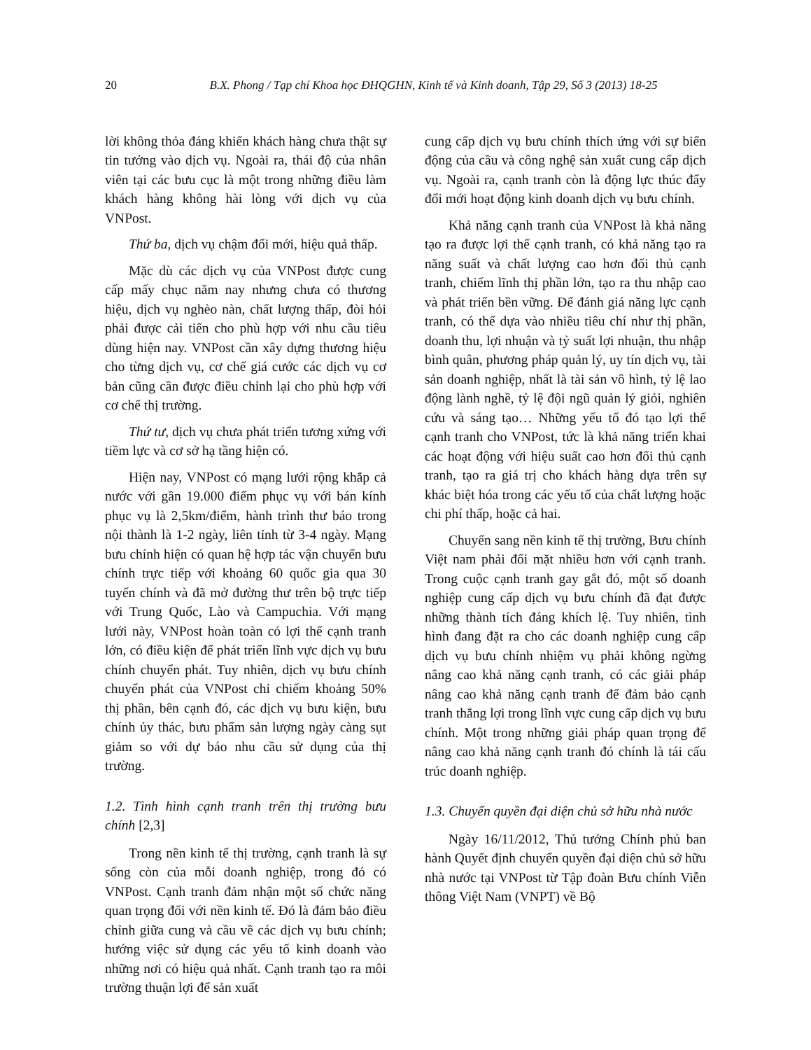20 B.X. Phong / Tạp chí Khoa học ĐHQGHN, Kinh tế và Kinh doanh, Tập 29, Số 3 (2013) 18-25
lời không thỏa đáng khiến khách hàng chưa thật sự tin tưởng vào dịch vụ. Ngoài ra, thái độ của nhân viên tại các bưu cục là một trong những điều làm khách hàng không hài lòng với dịch vụ của VNPost.
Thứ ba, dịch vụ chậm đổi mới, hiệu quả thấp.
Mặc dù các dịch vụ của VNPost được cung cấp mấy chục năm nay nhưng chưa có thương hiệu, dịch vụ nghèo nàn, chất lượng thấp, đòi hỏi phải được cải tiến cho phù hợp với nhu cầu tiêu dùng hiện nay. VNPost cần xây dựng thương hiệu cho từng dịch vụ, cơ chế giá cước các dịch vụ cơ bản cũng cần được điều chỉnh lại cho phù hợp với cơ chế thị trường.
Thứ tư, dịch vụ chưa phát triển tương xứng với tiềm lực và cơ sở hạ tầng hiện có.
Hiện nay, VNPost có mạng lưới rộng khắp cả nước với gần 19.000 điểm phục vụ với bán kính phục vụ là 2,5km/điểm, hành trình thư báo trong nội thành là 1-2 ngày, liên tỉnh từ 3-4 ngày. Mạng bưu chính hiện có quan hệ hợp tác vận chuyển bưu chính trực tiếp với khoảng 60 quốc gia qua 30 tuyến chính và đã mở đường thư trên bộ trực tiếp với Trung Quốc, Lào và Campuchia. Với mạng lưới này, VNPost hoàn toàn có lợi thế cạnh tranh lớn, có điều kiện để phát triển lĩnh vực dịch vụ bưu chính chuyển phát. Tuy nhiên, dịch vụ bưu chính chuyển phát của VNPost chỉ chiếm khoảng 50% thị phần, bên cạnh đó, các dịch vụ bưu kiện, bưu chính ủy thác, bưu phẩm sản lượng ngày càng sụt giảm so với dự báo nhu cầu sử dụng của thị trường.
1.2. Tình hình cạnh tranh trên thị trường bưu chính [2,3]
Trong nền kinh tế thị trường, cạnh tranh là sự sống còn của mỗi doanh nghiệp, trong đó có VNPost. Cạnh tranh đảm nhận một số chức năng quan trọng đối với nền kinh tế. Đó là đảm bảo điều chỉnh giữa cung và cầu về các dịch vụ bưu chính; hướng việc sử dụng các yếu tố kinh doanh vào những nơi có hiệu quả nhất. Cạnh tranh tạo ra môi trường thuận lợi để sản xuất
cung cấp dịch vụ bưu chính thích ứng với sự biến động của cầu và công nghệ sản xuất cung cấp dịch vụ. Ngoài ra, cạnh tranh còn là động lực thúc đẩy đổi mới hoạt động kinh doanh dịch vụ bưu chính.
Khả năng cạnh tranh của VNPost là khả năng tạo ra được lợi thế cạnh tranh, có khả năng tạo ra năng suất và chất lượng cao hơn đối thủ cạnh tranh, chiếm lĩnh thị phần lớn, tạo ra thu nhập cao và phát triển bền vững. Để đánh giá năng lực cạnh tranh, có thể dựa vào nhiều tiêu chí như thị phần, doanh thu, lợi nhuận và tỷ suất lợi nhuận, thu nhập bình quân, phương pháp quản lý, uy tín dịch vụ, tài sản doanh nghiệp, nhất là tài sản vô hình, tỷ lệ lao động lành nghề, tỷ lệ đội ngũ quản lý giỏi, nghiên cứu và sáng tạo… Những yếu tố đó tạo lợi thế cạnh tranh cho VNPost, tức là khả năng triển khai các hoạt động với hiệu suất cao hơn đối thủ cạnh tranh, tạo ra giá trị cho khách hàng dựa trên sự khác biệt hóa trong các yếu tố của chất lượng hoặc chi phí thấp, hoặc cả hai.
Chuyển sang nền kinh tế thị trường, Bưu chính Việt nam phải đối mặt nhiều hơn với cạnh tranh. Trong cuộc cạnh tranh gay gắt đó, một số doanh nghiệp cung cấp dịch vụ bưu chính đã đạt được những thành tích đáng khích lệ. Tuy nhiên, tình hình đang đặt ra cho các doanh nghiệp cung cấp dịch vụ bưu chính nhiệm vụ phải không ngừng nâng cao khả năng cạnh tranh, có các giải pháp nâng cao khả năng cạnh tranh để đảm bảo cạnh tranh thắng lợi trong lĩnh vực cung cấp dịch vụ bưu chính. Một trong những giải pháp quan trọng để nâng cao khả năng cạnh tranh đó chính là tái cấu trúc doanh nghiệp.
1.3. Chuyển quyền đại diện chủ sở hữu nhà nước
Ngày 16/11/2012, Thủ tướng Chính phủ ban hành Quyết định chuyển quyền đại diện chủ sở hữu nhà nước tại VNPost từ Tập đoàn Bưu chính Viễn thông Việt Nam (VNPT) về Bộ